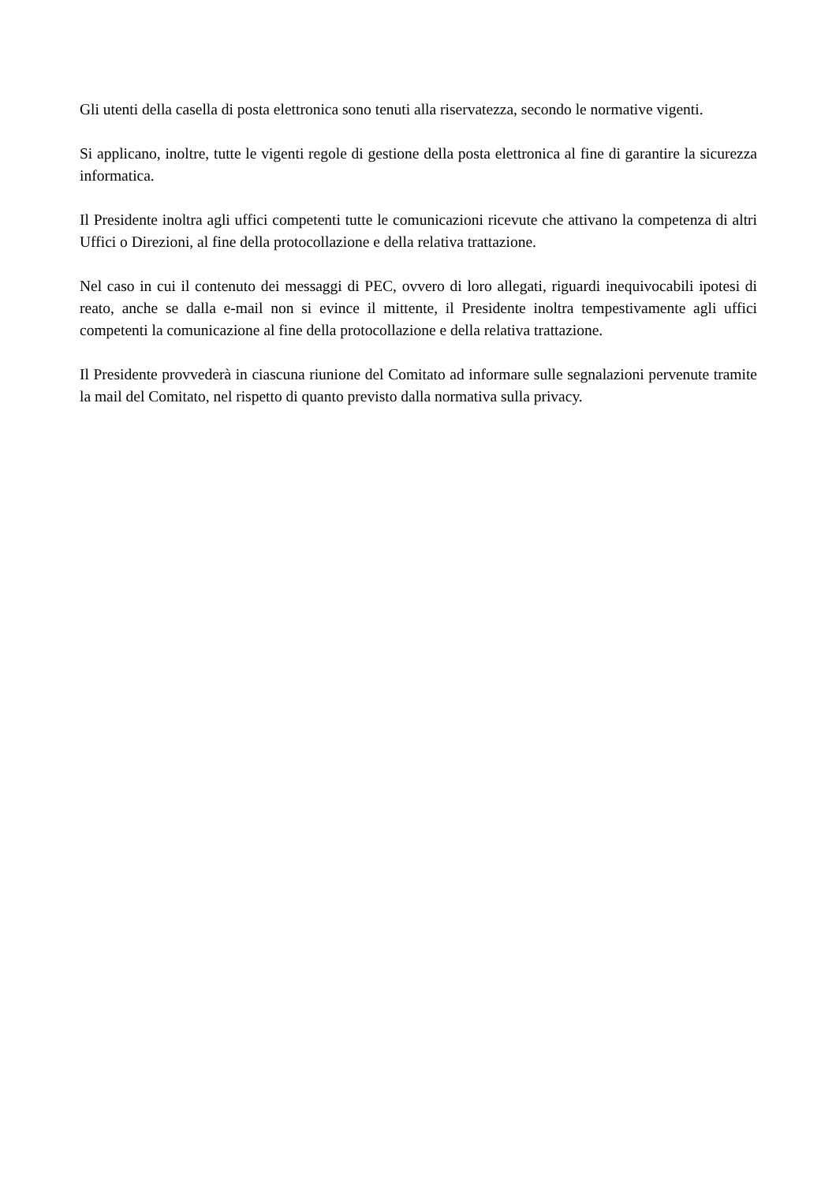Gli utenti della casella di posta elettronica sono tenuti alla riservatezza, secondo le normative vigenti.
Si applicano, inoltre, tutte le vigenti regole di gestione della posta elettronica al fine di garantire la sicurezza informatica.
Il Presidente inoltra agli uffici competenti tutte le comunicazioni ricevute che attivano la competenza di altri Uffici o Direzioni, al fine della protocollazione e della relativa trattazione.
Nel caso in cui il contenuto dei messaggi di PEC, ovvero di loro allegati, riguardi inequivocabili ipotesi di reato, anche se dalla e-mail non si evince il mittente, il Presidente inoltra tempestivamente agli uffici competenti la comunicazione al fine della protocollazione e della relativa trattazione.
Il Presidente provvederà in ciascuna riunione del Comitato ad informare sulle segnalazioni pervenute tramite la mail del Comitato, nel rispetto di quanto previsto dalla normativa sulla privacy.